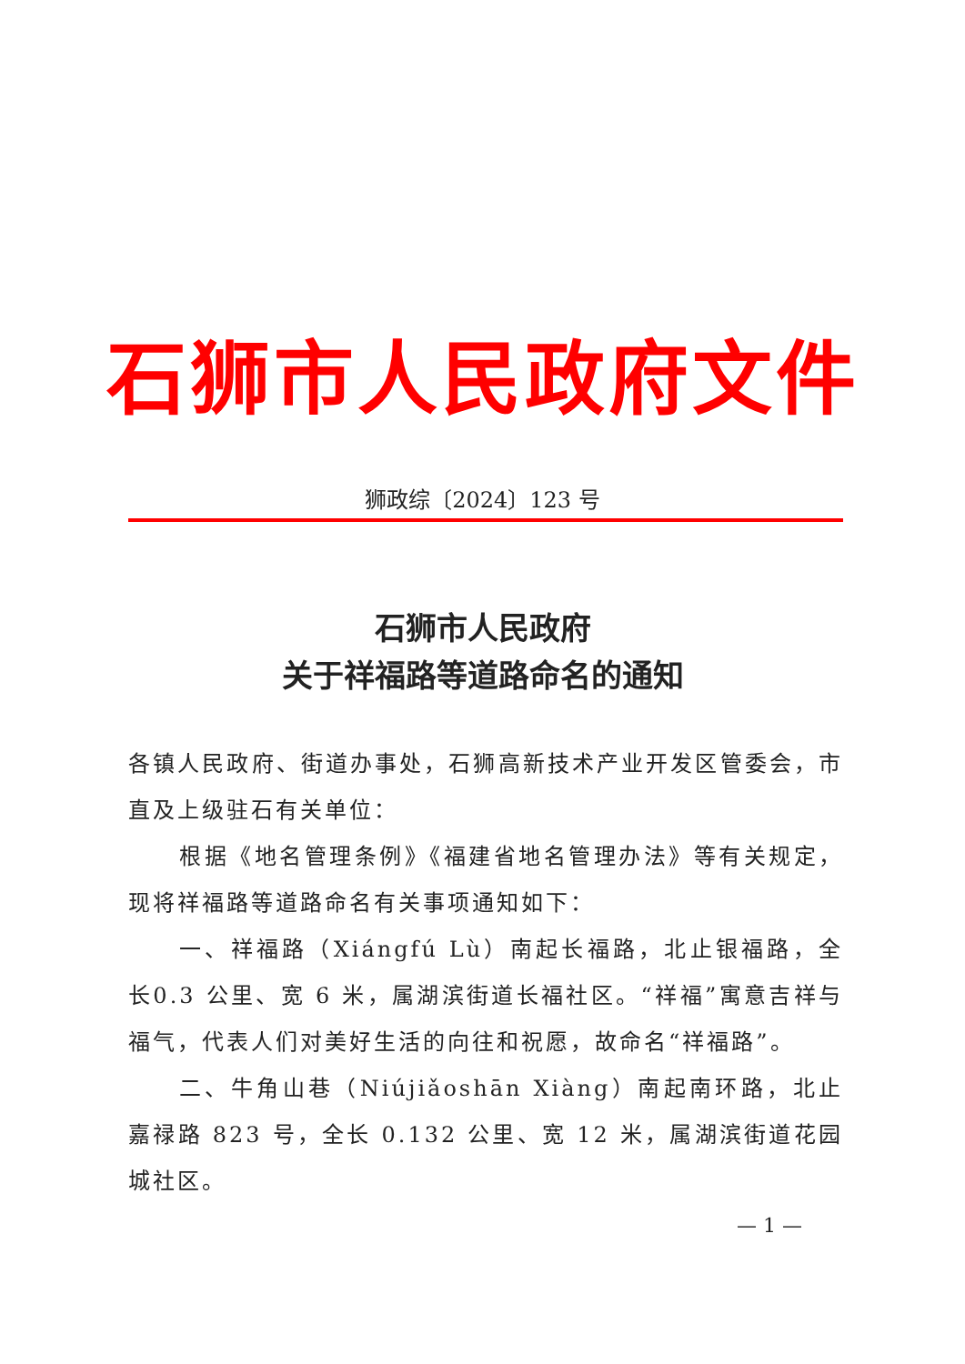石狮市人民政府文件
狮政综〔2024〕123 号
石狮市人民政府
关于祥福路等道路命名的通知
各镇人民政府、街道办事处，石狮高新技术产业开发区管委会，市直及上级驻石有关单位：
根据《地名管理条例》《福建省地名管理办法》等有关规定，现将祥福路等道路命名有关事项通知如下：
一、祥福路（Xiángfú Lù）南起长福路，北止银福路，全长0.3 公里、宽 6 米，属湖滨街道长福社区。“祥福”寓意吉祥与福气，代表人们对美好生活的向往和祝愿，故命名“祥福路”。
二、牛角山巷（Niújiǎoshān Xiàng）南起南环路，北止嘉禄路 823 号，全长 0.132 公里、宽 12 米，属湖滨街道花园城社区。
— 1 —